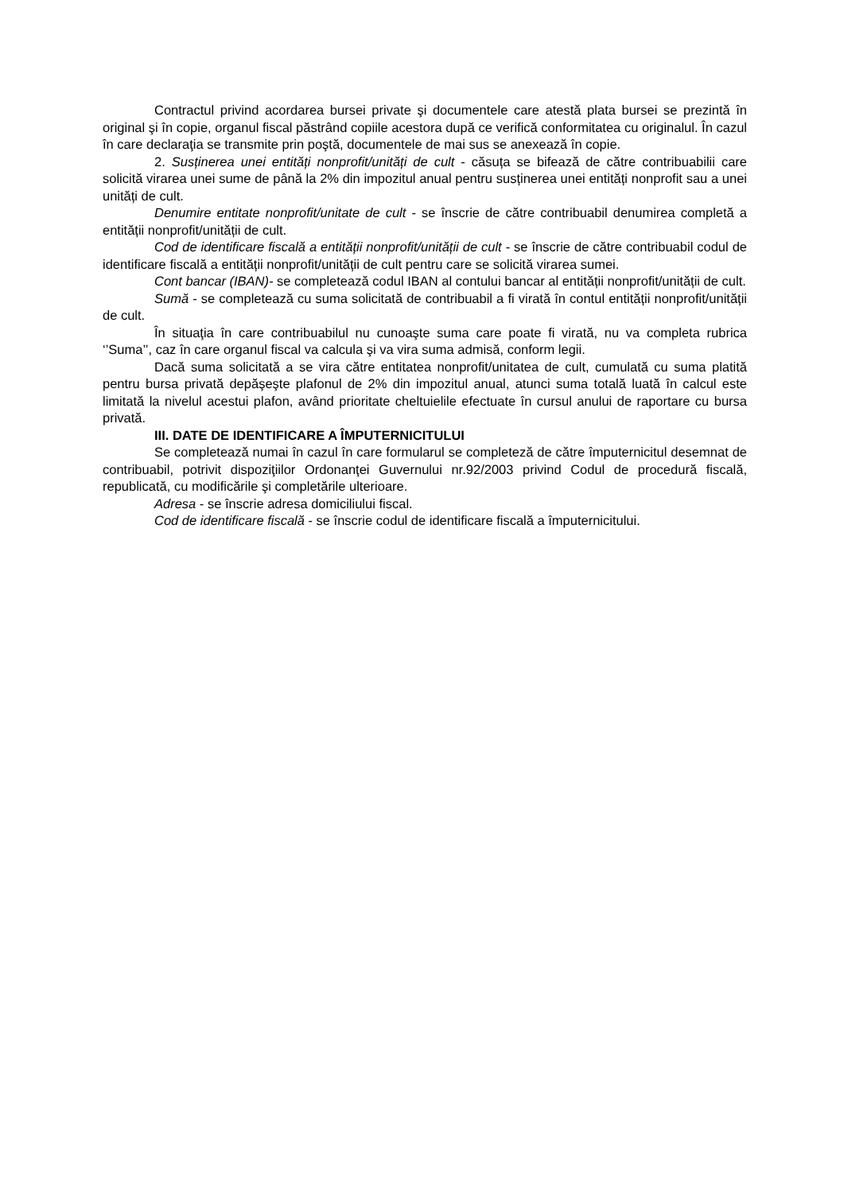Contractul privind acordarea bursei private şi documentele care atestă plata bursei se prezintă în original şi în copie, organul fiscal păstrând copiile acestora după ce verifică conformitatea cu originalul. În cazul în care declaraţia se transmite prin poştă, documentele de mai sus se anexează în copie.
2. Susținerea unei entități nonprofit/unități de cult - căsuța se bifează de către contribuabilii care solicită virarea unei sume de până la 2% din impozitul anual pentru susținerea unei entități nonprofit sau a unei unități de cult.
Denumire entitate nonprofit/unitate de cult - se înscrie de către contribuabil denumirea completă a entității nonprofit/unității de cult.
Cod de identificare fiscală a entității nonprofit/unității de cult - se înscrie de către contribuabil codul de identificare fiscală a entității nonprofit/unității de cult pentru care se solicită virarea sumei.
Cont bancar (IBAN)- se completează codul IBAN al contului bancar al entității nonprofit/unității de cult.
Sumă - se completează cu suma solicitată de contribuabil a fi virată în contul entității nonprofit/unității de cult.
În situaţia în care contribuabilul nu cunoaşte suma care poate fi virată, nu va completa rubrica ‘’Suma’’, caz în care organul fiscal va calcula şi va vira suma admisă, conform legii.
Dacă suma solicitată a se vira către entitatea nonprofit/unitatea de cult, cumulată cu suma platită pentru bursa privată depăşeşte plafonul de 2% din impozitul anual, atunci suma totală luată în calcul este limitată la nivelul acestui plafon, având prioritate cheltuielile efectuate în cursul anului de raportare cu bursa privată.
III. DATE DE IDENTIFICARE A ÎMPUTERNICITULUI
Se completează numai în cazul în care formularul se completeză de către împuternicitul desemnat de contribuabil, potrivit dispoziţiilor Ordonanţei Guvernului nr.92/2003 privind Codul de procedură fiscală, republicată, cu modificările şi completările ulterioare.
Adresa - se înscrie adresa domiciliului fiscal.
Cod de identificare fiscală - se înscrie codul de identificare fiscală a împuternicitului.